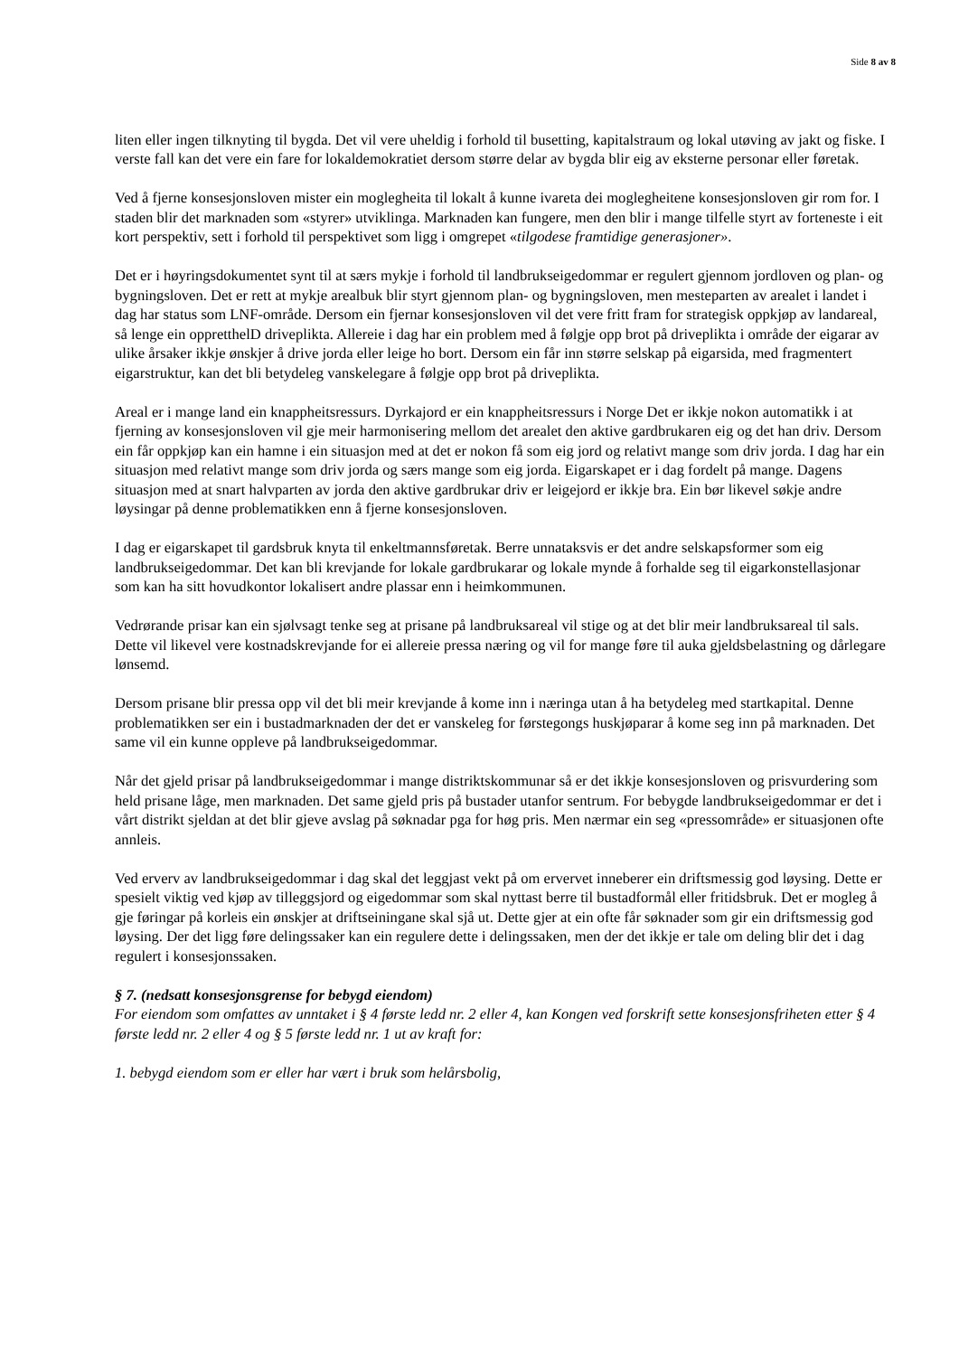Side 8 av 8
liten eller ingen tilknyting til bygda. Det vil vere uheldig i forhold til busetting, kapitalstraum og lokal utøving av jakt og fiske. I verste fall kan det vere ein fare for lokaldemokratiet dersom større delar av bygda blir eig av eksterne personar eller føretak.
Ved å fjerne konsesjonsloven mister ein moglegheita til lokalt å kunne ivareta dei moglegheitene konsesjonsloven gir rom for. I staden blir det marknaden som «styrer» utviklinga. Marknaden kan fungere, men den blir i mange tilfelle styrt av forteneste i eit kort perspektiv, sett i forhold til perspektivet som ligg i omgrepet «tilgodese framtidige generasjoner».
Det er i høyringsdokumentet synt til at særs mykje i forhold til landbrukseigedommar er regulert gjennom jordloven og plan- og bygningsloven. Det er rett at mykje arealbuk blir styrt gjennom plan- og bygningsloven, men mesteparten av arealet i landet i dag har status som LNF-område. Dersom ein fjernar konsesjonsloven vil det vere fritt fram for strategisk oppkjøp av landareal, så lenge ein oppretthelD driveplikta. Allereie i dag har ein problem med å følgje opp brot på driveplikta i område der eigarar av ulike årsaker ikkje ønskjer å drive jorda eller leige ho bort. Dersom ein får inn større selskap på eigarsida, med fragmentert eigarstruktur, kan det bli betydeleg vanskelegare å følgje opp brot på driveplikta.
Areal er i mange land ein knappheitsressurs. Dyrkajord er ein knappheitsressurs i Norge Det er ikkje nokon automatikk i at fjerning av konsesjonsloven vil gje meir harmonisering mellom det arealet den aktive gardbrukaren eig og det han driv. Dersom ein får oppkjøp kan ein hamne i ein situasjon med at det er nokon få som eig jord og relativt mange som driv jorda. I dag har ein situasjon med relativt mange som driv jorda og særs mange som eig jorda. Eigarskapet er i dag fordelt på mange. Dagens situasjon med at snart halvparten av jorda den aktive gardbrukar driv er leigejord er ikkje bra. Ein bør likevel søkje andre løysingar på denne problematikken enn å fjerne konsesjonsloven.
I dag er eigarskapet til gardsbruk knyta til enkeltmannsføretak. Berre unnataksvis er det andre selskapsformer som eig landbrukseigedommar. Det kan bli krevjande for lokale gardbrukarar og lokale mynde å forhalde seg til eigarkonstellasjonar som kan ha sitt hovudkontor lokalisert andre plassar enn i heimkommunen.
Vedrørande prisar kan ein sjølvsagt tenke seg at prisane på landbruksareal vil stige og at det blir meir landbruksareal til sals. Dette vil likevel vere kostnadskrevjande for ei allereie pressa næring og vil for mange føre til auka gjeldsbelastning og dårlegare lønsemd.
Dersom prisane blir pressa opp vil det bli meir krevjande å kome inn i næringa utan å ha betydeleg med startkapital. Denne problematikken ser ein i bustadmarknaden der det er vanskeleg for førstegongs huskjøparar å kome seg inn på marknaden. Det same vil ein kunne oppleve på landbrukseigedommar.
Når det gjeld prisar på landbrukseigedommar i mange distriktskommunar så er det ikkje konsesjonsloven og prisvurdering som held prisane låge, men marknaden. Det same gjeld pris på bustader utanfor sentrum. For bebygde landbrukseigedommar er det i vårt distrikt sjeldan at det blir gjeve avslag på søknadar pga for høg pris. Men nærmar ein seg «pressområde» er situasjonen ofte annleis.
Ved erverv av landbrukseigedommar i dag skal det leggjast vekt på om ervervet inneberer ein driftsmessig god løysing. Dette er spesielt viktig ved kjøp av tilleggsjord og eigedommar som skal nyttast berre til bustadformål eller fritidsbruk. Det er mogleg å gje føringar på korleis ein ønskjer at driftseiningane skal sjå ut. Dette gjer at ein ofte får søknader som gir ein driftsmessig god løysing. Der det ligg føre delingssaker kan ein regulere dette i delingssaken, men der det ikkje er tale om deling blir det i dag regulert i konsesjonssaken.
§ 7. (nedsatt konsesjonsgrense for bebygd eiendom)
For eiendom som omfattes av unntaket i § 4 første ledd nr. 2 eller 4, kan Kongen ved forskrift sette konsesjonsfriheten etter § 4 første ledd nr. 2 eller 4 og § 5 første ledd nr. 1 ut av kraft for:
1. bebygd eiendom som er eller har vært i bruk som helårsbolig,